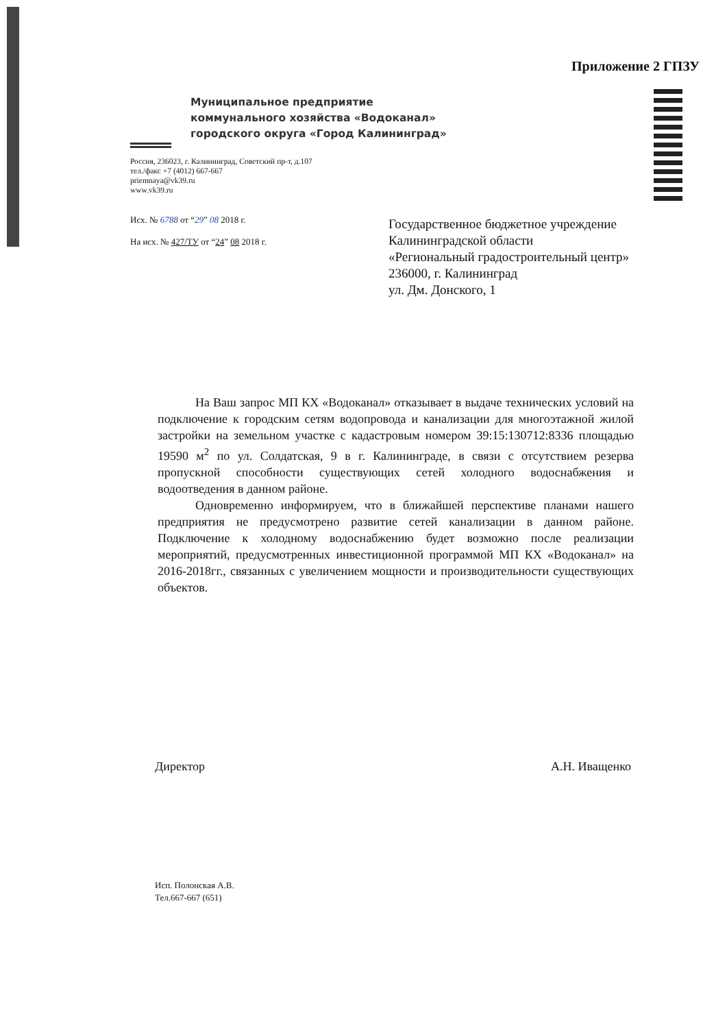Приложение 2 ГПЗУ
Муниципальное предприятие
коммунального хозяйства «Водоканал»
городского округа «Город Калининград»
Россия, 236023, г. Калининград, Советский пр-т, д.107
тел./факс +7 (4012) 667-667
priemnaya@vk39.ru
www.vk39.ru
Исх. № 6788 от “29” 08 2018 г.
На исх. № 427/ТУ от “24” 08 2018 г.
Государственное бюджетное учреждение
Калининградской области
«Региональный градостроительный центр»
236000, г. Калининград
ул. Дм. Донского, 1
На Ваш запрос МП КХ «Водоканал» отказывает в выдаче технических условий на подключение к городским сетям водопровода и канализации для многоэтажной жилой застройки на земельном участке с кадастровым номером 39:15:130712:8336 площадью 19590 м<sup>2</sup> по ул. Солдатская, 9 в г. Калининграде, в связи с отсутствием резерва пропускной способности существующих сетей холодного водоснабжения и водоотведения в данном районе.
Одновременно информируем, что в ближайшей перспективе планами нашего предприятия не предусмотрено развитие сетей канализации в данном районе. Подключение к холодному водоснабжению будет возможно после реализации мероприятий, предусмотренных инвестиционной программой МП КХ «Водоканал» на 2016-2018гг., связанных с увеличением мощности и производительности существующих объектов.
Директор А.Н. Иващенко
Исп. Полонская А.В.
Тел.667-667 (651)